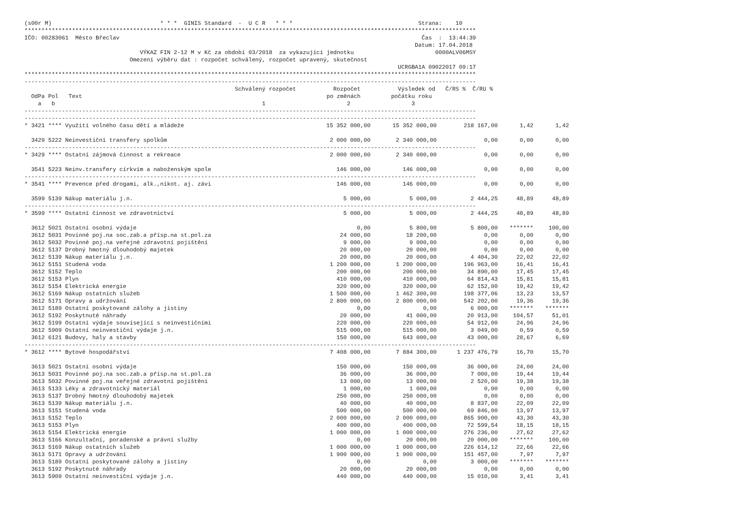(s00r M) * * * GINIS Standard - U C R * * * Strana: 10 ************************************************************************************************************************************* IČO: 00283061 Město Břeclav Čas : 13:44:39 Datum: 17.04.2018 VÝKAZ FIN 2-12 M v Kč za období 03/2018 za vykazující jednotku 0000ALV06MSY Omezení výběru dat : rozpočet schválený, rozpočet upravený, skutečnost UCRGBA1A 09022017 09:17 ************************************************************************************************************************************* ------------------------------------------------------------------------------------------------------------------------------------- Schválený rozpočet Rozpočet Výsledek od Č/RS % Č/RU % OdPa Pol Text po změnách počátku roku a b 1 2 3 ------------------------------------------------------------------------------------------------------------------------------------- -------------------------------------------------------------------------------------------------------------------------------------
| * 3421 **** Využití volného času dětí a mládeže | 15 352 000,00 | 15 352 000,00 | 218 167,00 | 1,42 | 1,42 |
| 3429 5222 Neinvestiční transfery spolkům | 2 000 000,00 | 2 340 000,00 | 0,00 | 0,00 | 0,00 |
| ------------------------------------------------------------------------------------------------------------------------------------- | | | | | |
| * 3429 **** Ostatní zájmová činnost a rekreace | 2 000 000,00 | 2 340 000,00 | 0,00 | 0,00 | 0,00 |
| 3541 5223 Neinv.transfery církvím a naboženským spole | 146 000,00 | 146 000,00 | 0,00 | 0,00 | 0,00 |
| ------------------------------------------------------------------------------------------------------------------------------------- | | | | | |
| * 3541 **** Prevence před drogami, alk.,nikot. aj. závi | 146 000,00 | 146 000,00 | 0,00 | 0,00 | 0,00 |
| 3599 5139 Nákup materiálu j.n. | 5 000,00 | 5 000,00 | 2 444,25 | 48,89 | 48,89 |
| ------------------------------------------------------------------------------------------------------------------------------------- | | | | | |
| * 3599 **** Ostatní činnost ve zdravotnictví | 5 000,00 | 5 000,00 | 2 444,25 | 48,89 | 48,89 |
| 3612 5021 Ostatní osobní výdaje | 0,00 | 5 800,00 | 5 800,00 | ******* | 100,00 |
| 3612 5031 Povinné poj.na soc.zab.a přísp.na st.pol.za | 24 000,00 | 18 200,00 | 0,00 | 0,00 | 0,00 |
| 3612 5032 Povinné poj.na veřejné zdravotní pojištění | 9 000,00 | 9 000,00 | 0,00 | 0,00 | 0,00 |
| 3612 5137 Drobný hmotný dlouhodobý majetek | 20 000,00 | 20 000,00 | 0,00 | 0,00 | 0,00 |
| 3612 5139 Nákup materiálu j.n. | 20 000,00 | 20 000,00 | 4 404,30 | 22,02 | 22,02 |
| 3612 5151 Studená voda | 1 200 000,00 | 1 200 000,00 | 196 963,00 | 16,41 | 16,41 |
| 3612 5152 Teplo | 200 000,00 | 200 000,00 | 34 890,00 | 17,45 | 17,45 |
| 3612 5153 Plyn | 410 000,00 | 410 000,00 | 64 814,43 | 15,81 | 15,81 |
| 3612 5154 Elektrická energie | 320 000,00 | 320 000,00 | 62 152,00 | 19,42 | 19,42 |
| 3612 5169 Nákup ostatních služeb | 1 500 000,00 | 1 462 300,00 | 198 377,06 | 13,23 | 13,57 |
| 3612 5171 Opravy a udržování | 2 800 000,00 | 2 800 000,00 | 542 202,00 | 19,36 | 19,36 |
| 3612 5189 Ostatní poskytované zálohy a jistiny | 0,00 | 0,00 | 6 000,00 | ******* | ******* |
| 3612 5192 Poskytnuté náhrady | 20 000,00 | 41 000,00 | 20 913,00 | 104,57 | 51,01 |
| 3612 5199 Ostatní výdaje související s neinvestičními | 220 000,00 | 220 000,00 | 54 912,00 | 24,96 | 24,96 |
| 3612 5909 Ostatní neinvestiční výdaje j.n. | 515 000,00 | 515 000,00 | 3 049,00 | 0,59 | 0,59 |
| 3612 6121 Budovy, haly a stavby | 150 000,00 | 643 000,00 | 43 000,00 | 28,67 | 6,69 |
| ------------------------------------------------------------------------------------------------------------------------------------- | | | | | |
| * 3612 **** Bytové hospodářství | 7 408 000,00 | 7 884 300,00 | 1 237 476,79 | 16,70 | 15,70 |
| 3613 5021 Ostatní osobní výdaje | 150 000,00 | 150 000,00 | 36 000,00 | 24,00 | 24,00 |
| 3613 5031 Povinné poj.na soc.zab.a přísp.na st.pol.za | 36 000,00 | 36 000,00 | 7 000,00 | 19,44 | 19,44 |
| 3613 5032 Povinné poj.na veřejné zdravotní pojištění | 13 000,00 | 13 000,00 | 2 520,00 | 19,38 | 19,38 |
| 3613 5133 Léky a zdravotnický materiál | 1 000,00 | 1 000,00 | 0,00 | 0,00 | 0,00 |
| 3613 5137 Drobný hmotný dlouhodobý majetek | 250 000,00 | 250 000,00 | 0,00 | 0,00 | 0,00 |
| 3613 5139 Nákup materiálu j.n. | 40 000,00 | 40 000,00 | 8 837,00 | 22,09 | 22,09 |
| 3613 5151 Studená voda | 500 000,00 | 500 000,00 | 69 846,00 | 13,97 | 13,97 |
| 3613 5152 Teplo | 2 000 000,00 | 2 000 000,00 | 865 900,00 | 43,30 | 43,30 |
| 3613 5153 Plyn | 400 000,00 | 400 000,00 | 72 599,54 | 18,15 | 18,15 |
| 3613 5154 Elektrická energie | 1 000 000,00 | 1 000 000,00 | 276 236,00 | 27,62 | 27,62 |
| 3613 5166 Konzultační, poradenské a právní služby | 0,00 | 20 000,00 | 20 000,00 | ******* | 100,00 |
| 3613 5169 Nákup ostatních služeb | 1 000 000,00 | 1 000 000,00 | 226 614,12 | 22,66 | 22,66 |
| 3613 5171 Opravy a udržování | 1 900 000,00 | 1 900 000,00 | 151 457,00 | 7,97 | 7,97 |
| 3613 5189 Ostatní poskytované zálohy a jistiny | 0,00 | 0,00 | 3 000,00 | ******* | ******* |
| 3613 5192 Poskytnuté náhrady | 20 000,00 | 20 000,00 | 0,00 | 0,00 | 0,00 |
| 3613 5909 Ostatní neinvestiční výdaje j.n. | 440 000,00 | 440 000,00 | 15 010,00 | 3,41 | 3,41 |